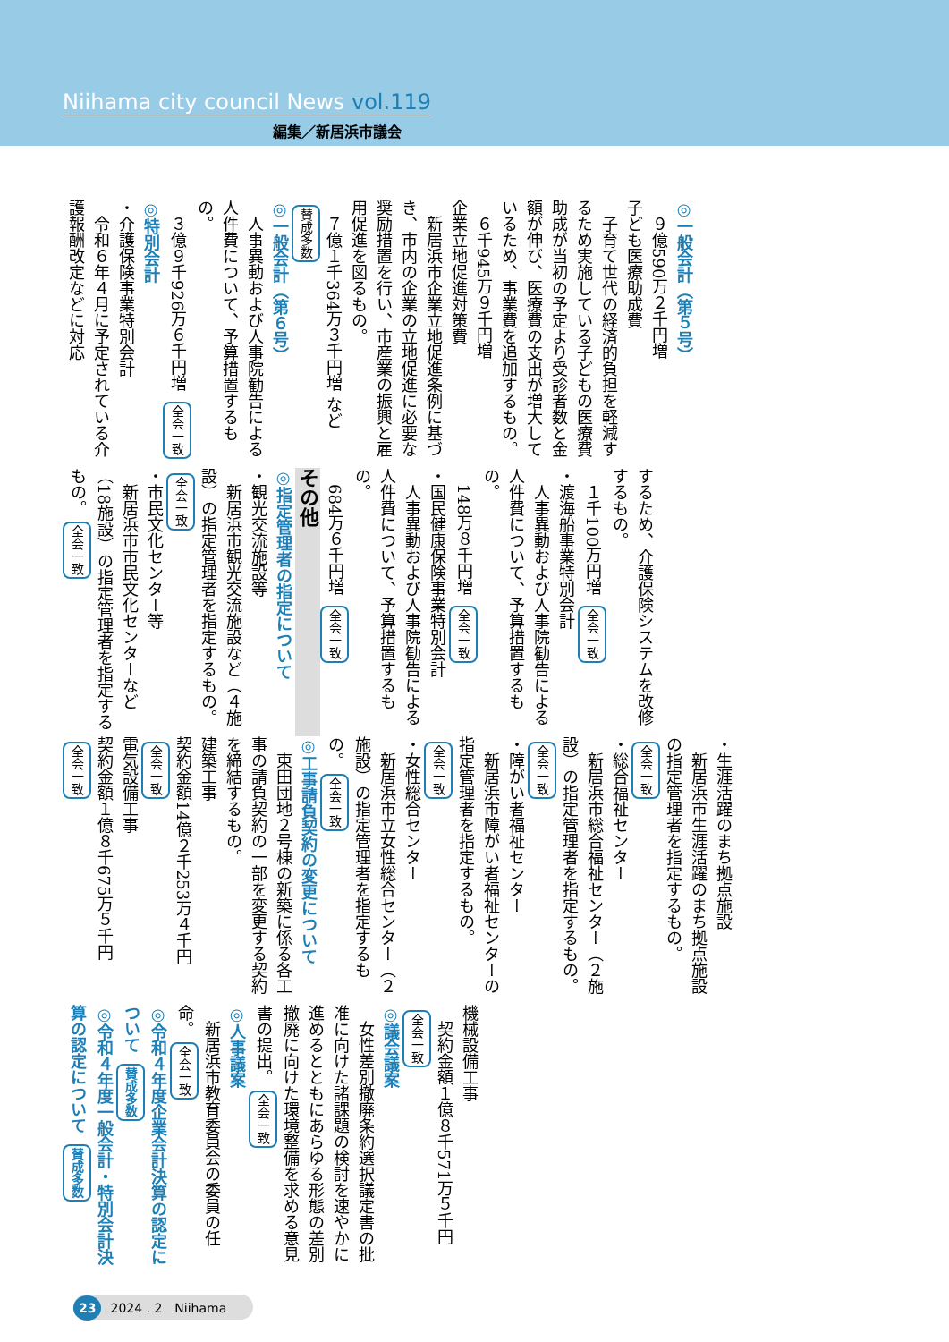Niihama city council News vol.119
編集／新居浜市議会
◎一般会計（第５号）
　９億590万２千円増
子ども医療助成費
　子育て世代の経済的負担を軽減するため実施している子どもの医療費助成が当初の予定より受診者数と金額が伸び、医療費の支出が増大しているため、事業費を追加するもの。
　６千945万９千円増
企業立地促進対策費
　新居浜市企業立地促進条例に基づき、市内の企業の立地促進に必要な奨励措置を行い、市産業の振興と雇用促進を図るもの。
　７億１千364万３千円増 など 賛成多数
◎一般会計（第６号）
　人事異動および人事院勧告による人件費について、予算措置するもの。
　３億９千926万６千円増 全会一致
◎特別会計
・介護保険事業特別会計
　令和６年４月に予定されている介護報酬改定などに対応
するため、介護保険システムを改修するもの。
　１千100万円増 全会一致
・渡海船事業特別会計
　人事異動および人事院勧告による人件費について、予算措置するもの。
　148万８千円増 全会一致
・国民健康保険事業特別会計
　人事異動および人事院勧告による人件費について、予算措置するもの。
　684万６千円増 全会一致
その他
◎指定管理者の指定について
・観光交流施設等
　新居浜市観光交流施設など（４施設）の指定管理者を指定するもの。全会一致
・市民文化センター等
　新居浜市市民文化センターなど（18施設）の指定管理者を指定するもの。全会一致
・生涯活躍のまち拠点施設
　新居浜市生涯活躍のまち拠点施設の指定管理者を指定するもの。全会一致
・総合福祉センター
　新居浜市総合福祉センター（２施設）の指定管理者を指定するもの。全会一致
・障がい者福祉センター
　新居浜市障がい者福祉センターの指定管理者を指定するもの。全会一致
・女性総合センター
　新居浜市立女性総合センター（２施設）の指定管理者を指定するもの。全会一致
◎工事請負契約の変更について
　東田団地２号棟の新築に係る各工事の請負契約の一部を変更する契約を締結するもの。
建築工事
契約金額14億２千253万４千円 全会一致
電気設備工事
契約金額１億８千675万５千円 全会一致
機械設備工事
　契約金額１億８千571万５千円 全会一致
◎議会議案
　女性差別撤廃条約選択議定書の批准に向けた諸課題の検討を速やかに進めるとともにあらゆる形態の差別撤廃に向けた環境整備を求める意見書の提出。全会一致
◎人事議案
　新居浜市教育委員会の委員の任命。全会一致
◎令和４年度企業会計決算の認定について 賛成多数
◎令和４年度一般会計・特別会計決算の認定について 賛成多数
23 2024 . 2　Niihama